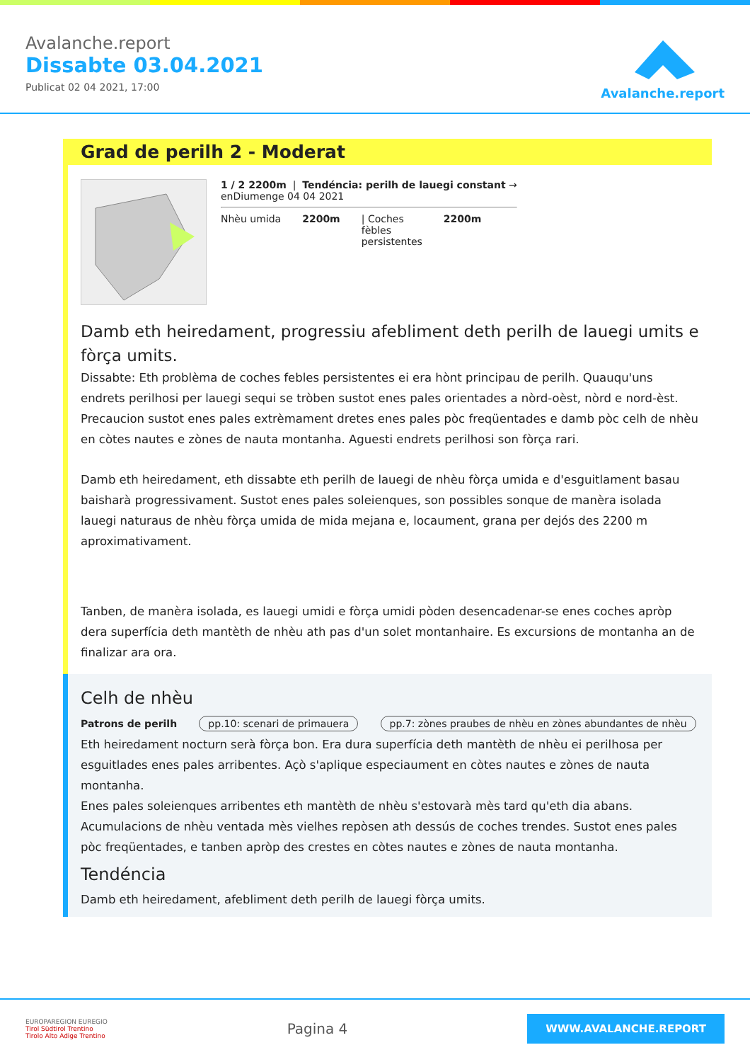Avalanche.report
Dissabte 03.04.2021
Publicat 02 04 2021, 17:00
Avalanche.report
Grad de perilh 2 - Moderat
1 / 2 2200m | Tendéncia: perilh de lauegi constant →
enDiumenge 04 04 2021
Nhèu umida 2200m | Coches
fèbles
persistentes
2200m
Damb eth heiredament, progressiu afebliment deth perilh de lauegi umits e fòrça umits.
Dissabte: Eth problèma de coches febles persistentes ei era hònt principau de perilh. Quauqu'uns endrets perilhosi per lauegi sequi se tròben sustot enes pales orientades a nòrd-oèst, nòrd e nord-èst. Precaucion sustot enes pales extrèmament dretes enes pales pòc freqüentades e damb pòc celh de nhèu en còtes nautes e zònes de nauta montanha. Aguesti endrets perilhosi son fòrça rari.
Damb eth heiredament, eth dissabte eth perilh de lauegi de nhèu fòrça umida e d'esguitlament basau baisharà progressivament. Sustot enes pales soleienques, son possibles sonque de manèra isolada lauegi naturaus de nhèu fòrça umida de mida mejana e, locaument, grana per dejós des 2200 m aproximativament.
Tanben, de manèra isolada, es lauegi umidi e fòrça umidi pòden desencadenar-se enes coches apròp dera superfícia deth mantèth de nhèu ath pas d'un solet montanhaire. Es excursions de montanha an de finalizar ara ora.
Celh de nhèu
Patrons de perilh pp.10: scenari de primauera pp.7: zònes praubes de nhèu en zònes abundantes de nhèu
Eth heiredament nocturn serà fòrça bon. Era dura superfícia deth mantèth de nhèu ei perilhosa per esguitlades enes pales arribentes. Açò s'aplique especiaument en còtes nautes e zònes de nauta montanha.
Enes pales soleienques arribentes eth mantèth de nhèu s'estovarà mès tard qu'eth dia abans.
Acumulacions de nhèu ventada mès vielhes repòsen ath dessús de coches trendes. Sustot enes pales pòc freqüentades, e tanben apròp des crestes en còtes nautes e zònes de nauta montanha.
Tendéncia
Damb eth heiredament, afebliment deth perilh de lauegi fòrça umits.
EUROPAREGION EUREGIO
Tirol Südtirol Trentino
Tirolo Alto Adige Trentino
Pagina 4
WWW.AVALANCHE.REPORT